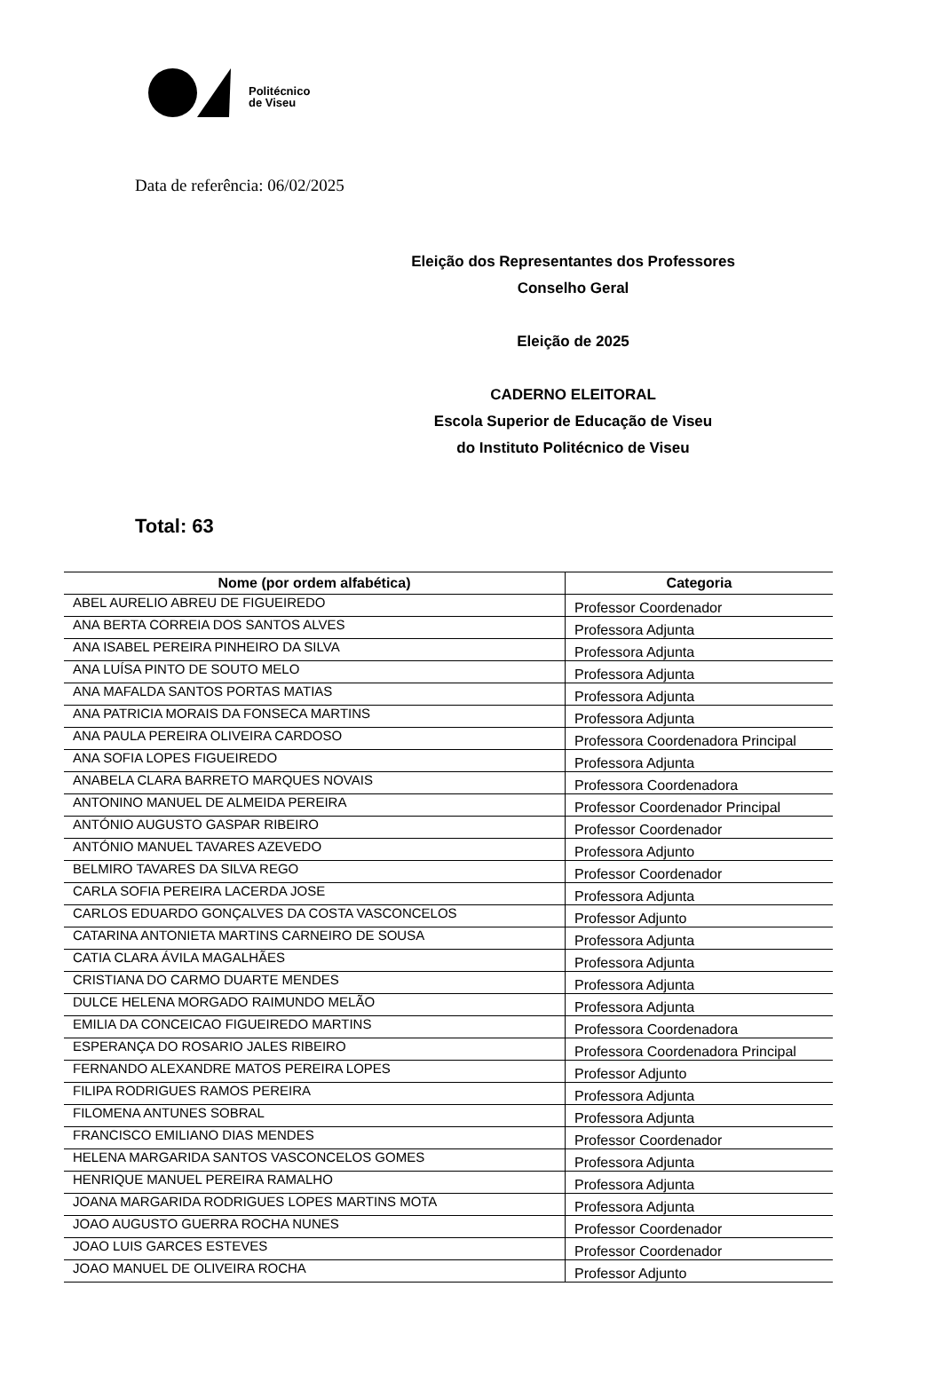Politécnico
de Viseu
Data de referência: 06/02/2025
Eleição dos Representantes dos Professores
Conselho Geral
Eleição de 2025
CADERNO ELEITORAL
Escola Superior de Educação de Viseu
do Instituto Politécnico de Viseu
Total: 63
| Nome (por ordem alfabética) | Categoria |
| --- | --- |
| ABEL AURELIO ABREU DE FIGUEIREDO | Professor Coordenador |
| ANA BERTA CORREIA DOS SANTOS ALVES | Professora Adjunta |
| ANA ISABEL PEREIRA PINHEIRO DA SILVA | Professora Adjunta |
| ANA LUÍSA PINTO DE SOUTO MELO | Professora Adjunta |
| ANA MAFALDA SANTOS PORTAS MATIAS | Professora Adjunta |
| ANA PATRICIA MORAIS DA FONSECA MARTINS | Professora Adjunta |
| ANA PAULA PEREIRA OLIVEIRA CARDOSO | Professora Coordenadora Principal |
| ANA SOFIA LOPES FIGUEIREDO | Professora Adjunta |
| ANABELA CLARA BARRETO MARQUES NOVAIS | Professora Coordenadora |
| ANTONINO MANUEL DE ALMEIDA PEREIRA | Professor Coordenador Principal |
| ANTÓNIO AUGUSTO GASPAR RIBEIRO | Professor Coordenador |
| ANTÓNIO MANUEL TAVARES AZEVEDO | Professora Adjunto |
| BELMIRO TAVARES DA SILVA REGO | Professor Coordenador |
| CARLA SOFIA PEREIRA LACERDA JOSE | Professora Adjunta |
| CARLOS EDUARDO GONÇALVES DA COSTA VASCONCELOS | Professor Adjunto |
| CATARINA ANTONIETA MARTINS CARNEIRO DE SOUSA | Professora Adjunta |
| CATIA CLARA ÁVILA MAGALHÃES | Professora Adjunta |
| CRISTIANA DO CARMO DUARTE MENDES | Professora Adjunta |
| DULCE HELENA MORGADO RAIMUNDO MELÃO | Professora Adjunta |
| EMILIA DA CONCEICAO FIGUEIREDO MARTINS | Professora Coordenadora |
| ESPERANÇA DO ROSARIO JALES RIBEIRO | Professora Coordenadora Principal |
| FERNANDO ALEXANDRE MATOS PEREIRA LOPES | Professor Adjunto |
| FILIPA RODRIGUES RAMOS PEREIRA | Professora Adjunta |
| FILOMENA ANTUNES SOBRAL | Professora Adjunta |
| FRANCISCO EMILIANO DIAS MENDES | Professor Coordenador |
| HELENA MARGARIDA SANTOS VASCONCELOS GOMES | Professora Adjunta |
| HENRIQUE MANUEL PEREIRA RAMALHO | Professora Adjunta |
| JOANA MARGARIDA RODRIGUES LOPES MARTINS MOTA | Professora Adjunta |
| JOAO AUGUSTO GUERRA ROCHA NUNES | Professor Coordenador |
| JOAO LUIS GARCES ESTEVES | Professor Coordenador |
| JOAO MANUEL DE OLIVEIRA ROCHA | Professor Adjunto |